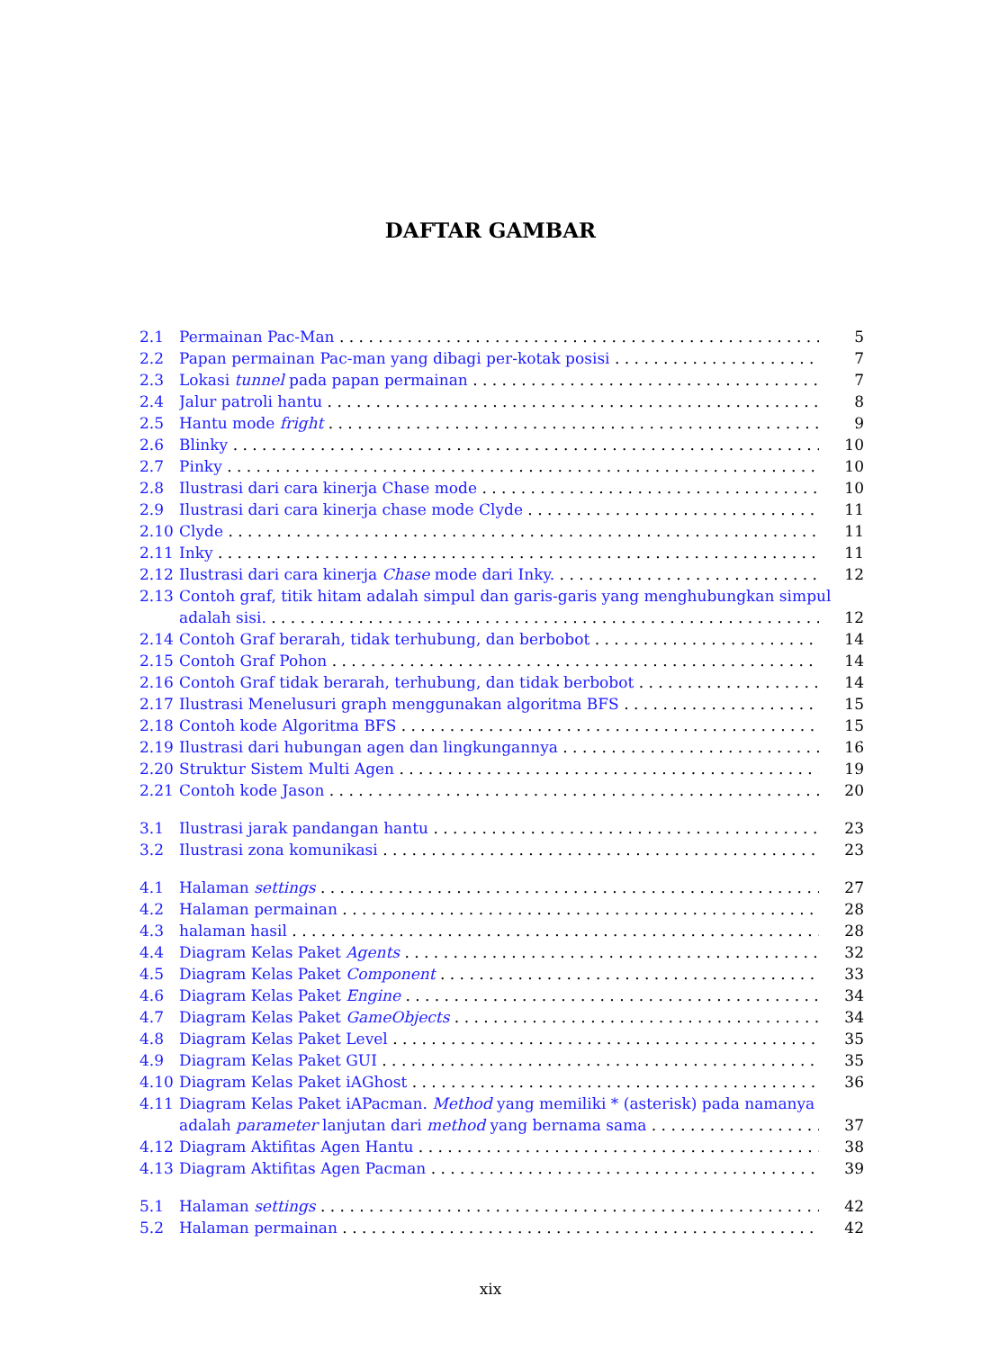DAFTAR GAMBAR
2.1 Permainan Pac-Man 5
2.2 Papan permainan Pac-man yang dibagi per-kotak posisi 7
2.3 Lokasi tunnel pada papan permainan 7
2.4 Jalur patroli hantu 8
2.5 Hantu mode fright 9
2.6 Blinky 10
2.7 Pinky 10
2.8 Ilustrasi dari cara kinerja Chase mode 10
2.9 Ilustrasi dari cara kinerja chase mode Clyde 11
2.10 Clyde 11
2.11 Inky 11
2.12 Ilustrasi dari cara kinerja Chase mode dari Inky. 12
2.13 Contoh graf, titik hitam adalah simpul dan garis-garis yang menghubungkan simpul
adalah sisi. 12
2.14 Contoh Graf berarah, tidak terhubung, dan berbobot 14
2.15 Contoh Graf Pohon 14
2.16 Contoh Graf tidak berarah, terhubung, dan tidak berbobot 14
2.17 Ilustrasi Menelusuri graph menggunakan algoritma BFS 15
2.18 Contoh kode Algoritma BFS 15
2.19 Ilustrasi dari hubungan agen dan lingkungannya 16
2.20 Struktur Sistem Multi Agen 19
2.21 Contoh kode Jason 20
3.1 Ilustrasi jarak pandangan hantu 23
3.2 Ilustrasi zona komunikasi 23
4.1 Halaman settings 27
4.2 Halaman permainan 28
4.3 halaman hasil 28
4.4 Diagram Kelas Paket Agents 32
4.5 Diagram Kelas Paket Component 33
4.6 Diagram Kelas Paket Engine 34
4.7 Diagram Kelas Paket GameObjects 34
4.8 Diagram Kelas Paket Level 35
4.9 Diagram Kelas Paket GUI 35
4.10 Diagram Kelas Paket iAGhost 36
4.11 Diagram Kelas Paket iAPacman. Method yang memiliki * (asterisk) pada namanya
adalah parameter lanjutan dari method yang bernama sama 37
4.12 Diagram Aktifitas Agen Hantu 38
4.13 Diagram Aktifitas Agen Pacman 39
5.1 Halaman settings 42
5.2 Halaman permainan 42
xix